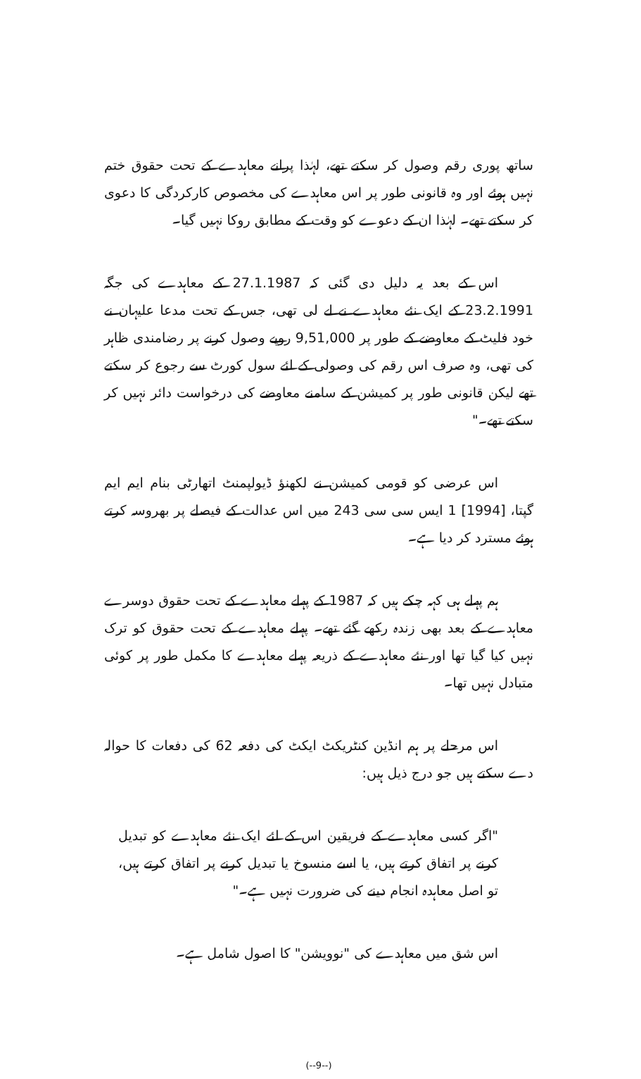ساتھ پوری رقم وصول کر سکتے تھے، لہٰذا پرانے معاہدے کے تحت حقوق ختم نہیں ہوئے اور وہ قانونی طور پر اس معاہدے کی مخصوص کارکردگی کا دعوی کر سکتے تھے۔ لہٰذا ان کے دعوے کو وقت کے مطابق روکا نہیں گیا۔
اس کے بعد یہ دلیل دی گئی کہ 27.1.1987 کے معاہدے کی جگہ 23.2.1991 کے ایک نئے معاہدے نے لے لی تھی، جس کے تحت مدعا علیہان نے خود فلیٹ کے معاوضے کے طور پر 9,51,000 روپے وصول کرنے پر رضامندی ظاہر کی تھی، وہ صرف اس رقم کی وصولی کے لئے سول کورٹ سے رجوع کر سکتے تھے لیکن قانونی طور پر کمیشن کے سامنے معاوضے کی درخواست دائر نہیں کر سکتے تھے۔"
اس عرضی کو قومی کمیشن نے لکھنؤ ڈیولپمنٹ اتھارٹی بنام ایم ایم گپتا، [1994] 1 ایس سی سی 243 میں اس عدالت کے فیصلے پر بھروسہ کرتے ہوئے مسترد کر دیا ہے۔
ہم پہلے ہی کہہ چکے ہیں کہ 1987 کے پہلے معاہدے کے تحت حقوق دوسرے معاہدے کے بعد بھی زندہ رکھے گئے تھے۔ پہلے معاہدے کے تحت حقوق کو ترک نہیں کیا گیا تھا اور نئے معاہدے کے ذریعہ پہلے معاہدے کا مکمل طور پر کوئی متبادل نہیں تھا۔
اس مرحلے پر ہم انڈین کنٹریکٹ ایکٹ کی دفعہ 62 کی دفعات کا حوالہ دے سکتے ہیں جو درج ذیل ہیں:
"اگر کسی معاہدے کے فریقین اس کے لئے ایک نئے معاہدے کو تبدیل کرنے پر اتفاق کرتے ہیں، یا اسے منسوخ یا تبدیل کرنے پر اتفاق کرتے ہیں، تو اصل معاہدہ انجام دینے کی ضرورت نہیں ہے۔"
اس شق میں معاہدے کی "نوویشن" کا اصول شامل ہے۔
(--9--)